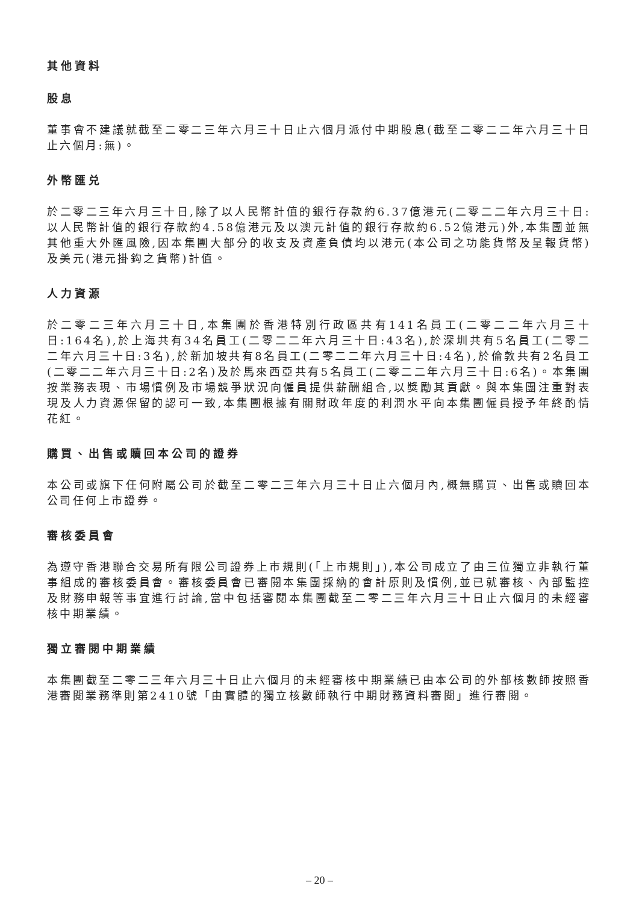其他資料
股息
董事會不建議就截至二零二三年六月三十日止六個月派付中期股息(截至二零二二年六月三十日止六個月:無)。
外幣匯兑
於二零二三年六月三十日,除了以人民幣計值的銀行存款約6.37億港元(二零二二年六月三十日:以人民幣計值的銀行存款約4.58億港元及以澳元計值的銀行存款約6.52億港元)外,本集團並無其他重大外匯風險,因本集團大部分的收支及資產負債均以港元(本公司之功能貨幣及呈報貨幣)及美元(港元掛鈎之貨幣)計值。
人力資源
於二零二三年六月三十日,本集團於香港特別行政區共有141名員工(二零二二年六月三十日:164名),於上海共有34名員工(二零二二年六月三十日:43名),於深圳共有5名員工(二零二二年六月三十日:3名),於新加坡共有8名員工(二零二二年六月三十日:4名),於倫敦共有2名員工(二零二二年六月三十日:2名)及於馬來西亞共有5名員工(二零二二年六月三十日:6名)。本集團按業務表現、市場慣例及市場競爭狀況向僱員提供薪酬組合,以獎勵其貢獻。與本集團注重對表現及人力資源保留的認可一致,本集團根據有關財政年度的利潤水平向本集團僱員授予年終酌情花紅。
購買、出售或贖回本公司的證券
本公司或旗下任何附屬公司於截至二零二三年六月三十日止六個月內,概無購買、出售或贖回本公司任何上市證券。
審核委員會
為遵守香港聯合交易所有限公司證券上市規則(「上市規則」),本公司成立了由三位獨立非執行董事組成的審核委員會。審核委員會已審閱本集團採納的會計原則及慣例,並已就審核、內部監控及財務申報等事宜進行討論,當中包括審閱本集團截至二零二三年六月三十日止六個月的未經審核中期業績。
獨立審閱中期業績
本集團截至二零二三年六月三十日止六個月的未經審核中期業績已由本公司的外部核數師按照香港審閱業務準則第2410號「由實體的獨立核數師執行中期財務資料審閱」進行審閱。
– 20 –